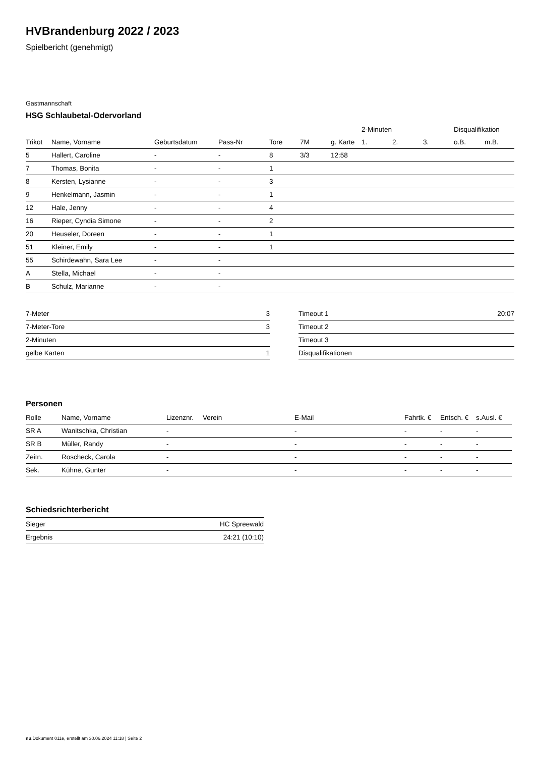HVBrandenburg 2022 / 2023
Spielbericht (genehmigt)
Gastmannschaft
HSG Schlaubetal-Odervorland
| | | | | | | | 2-Minuten | | | Disqualifikation | |
| --- | --- | --- | --- | --- | --- | --- | --- | --- | --- | --- | --- |
| Trikot | Name, Vorname | Geburtsdatum | Pass-Nr | Tore | 7M | g. Karte | 1. | 2. | 3. | o.B. | m.B. |
| 5 | Hallert, Caroline | - | - | 8 | 3/3 | 12:58 | | | | | |
| 7 | Thomas, Bonita | - | - | 1 | | | | | | | |
| 8 | Kersten, Lysianne | - | - | 3 | | | | | | | |
| 9 | Henkelmann, Jasmin | - | - | 1 | | | | | | | |
| 12 | Hale, Jenny | - | - | 4 | | | | | | | |
| 16 | Rieper, Cyndia Simone | - | - | 2 | | | | | | | |
| 20 | Heuseler, Doreen | - | - | 1 | | | | | | | |
| 51 | Kleiner, Emily | - | - | 1 | | | | | | | |
| 55 | Schirdewahn, Sara Lee | - | - | | | | | | | | |
| A | Stella, Michael | - | - | | | | | | | | |
| B | Schulz, Marianne | - | - | | | | | | | | |
| 7-Meter | 3 |
| 7-Meter-Tore | 3 |
| 2-Minuten | |
| gelbe Karten | 1 |
| Timeout 1 | 20:07 |
| Timeout 2 | |
| Timeout 3 | |
| Disqualifikationen | |
Personen
| Rolle | Name, Vorname | Lizenznr. | Verein | E-Mail | Fahrtk. € | Entsch. € | s.Ausl. € |
| --- | --- | --- | --- | --- | --- | --- | --- |
| SR A | Wanitschka, Christian | - | | - | - | - | - |
| SR B | Müller, Randy | - | | - | - | - | - |
| Zeitn. | Roscheck, Carola | - | | - | - | - | - |
| Sek. | Kühne, Gunter | - | | - | - | - | - |
Schiedsrichterbericht
| Sieger | HC Spreewald |
| Ergebnis | 24:21 (10:10) |
nu.Dokument 011e, erstellt am 30.06.2024 11:18 | Seite 2